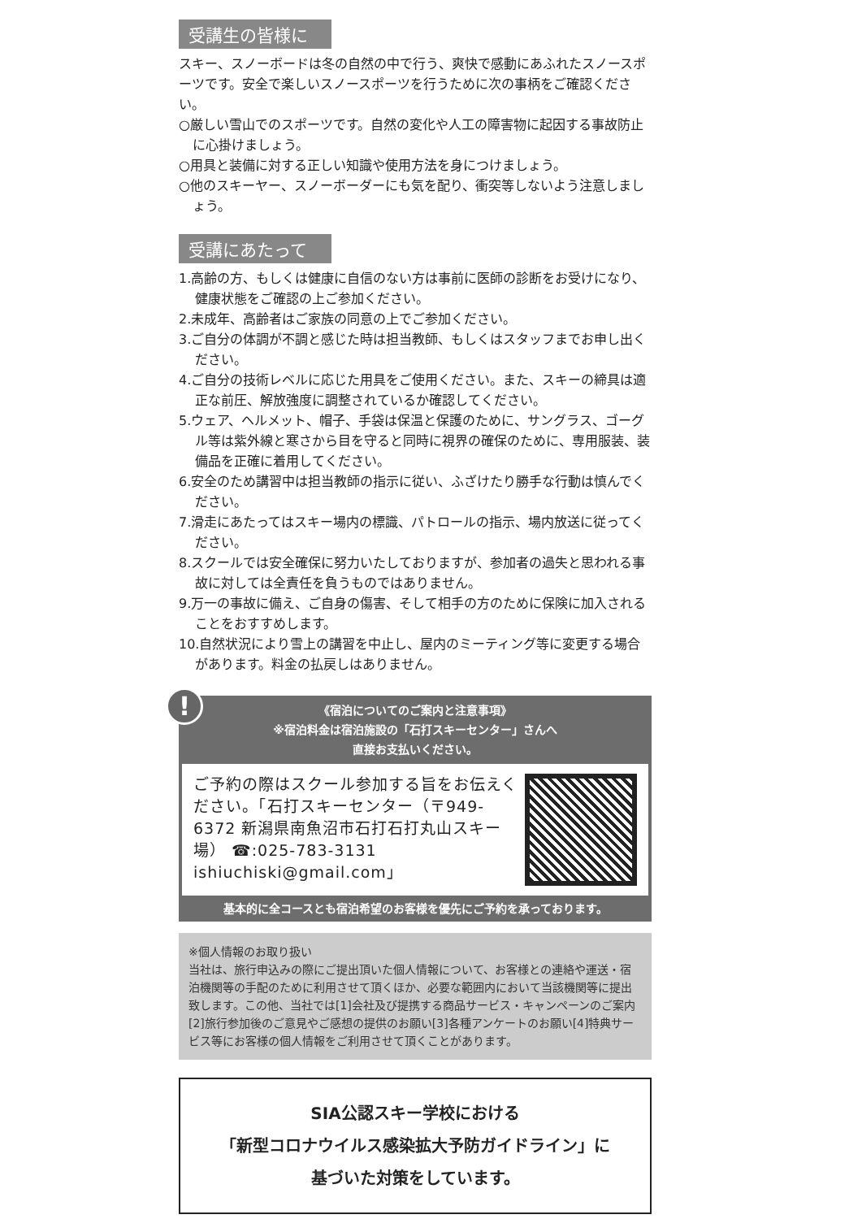受講生の皆様に
スキー、スノーボードは冬の自然の中で行う、爽快で感動にあふれたスノースポーツです。安全で楽しいスノースポーツを行うために次の事柄をご確認ください。
○厳しい雪山でのスポーツです。自然の変化や人工の障害物に起因する事故防止に心掛けましょう。
○用具と装備に対する正しい知識や使用方法を身につけましょう。
○他のスキーヤー、スノーボーダーにも気を配り、衝突等しないよう注意しましょう。
受講にあたって
1.高齢の方、もしくは健康に自信のない方は事前に医師の診断をお受けになり、健康状態をご確認の上ご参加ください。
2.未成年、高齢者はご家族の同意の上でご参加ください。
3.ご自分の体調が不調と感じた時は担当教師、もしくはスタッフまでお申し出ください。
4.ご自分の技術レベルに応じた用具をご使用ください。また、スキーの締具は適正な前圧、解放強度に調整されているか確認してください。
5.ウェア、ヘルメット、帽子、手袋は保温と保護のために、サングラス、ゴーグル等は紫外線と寒さから目を守ると同時に視界の確保のために、専用服装、装備品を正確に着用してください。
6.安全のため講習中は担当教師の指示に従い、ふざけたり勝手な行動は慎んでください。
7.滑走にあたってはスキー場内の標識、パトロールの指示、場内放送に従ってください。
8.スクールでは安全確保に努力いたしておりますが、参加者の過失と思われる事故に対しては全責任を負うものではありません。
9.万一の事故に備え、ご自身の傷害、そして相手の方のために保険に加入されることをおすすめします。
10.自然状況により雪上の講習を中止し、屋内のミーティング等に変更する場合があります。料金の払戻しはありません。
!
《宿泊についてのご案内と注意事項》
※宿泊料金は宿泊施設の「石打スキーセンター」さんへ
直接お支払いください。
ご予約の際はスクール参加する旨をお伝えください。「石打スキーセンター（〒949-6372 新潟県南魚沼市石打石打丸山スキー場） ☎:025-783-3131 ishiuchiski@gmail.com」
基本的に全コースとも宿泊希望のお客様を優先にご予約を承っております。
※個人情報のお取り扱い
当社は、旅行申込みの際にご提出頂いた個人情報について、お客様との連絡や運送・宿泊機関等の手配のために利用させて頂くほか、必要な範囲内において当該機関等に提出致します。この他、当社では[1]会社及び提携する商品サービス・キャンペーンのご案内[2]旅行参加後のご意見やご感想の提供のお願い[3]各種アンケートのお願い[4]特典サービス等にお客様の個人情報をご利用させて頂くことがあります。
SIA公認スキー学校における
「新型コロナウイルス感染拡大予防ガイドライン」に
基づいた対策をしています。